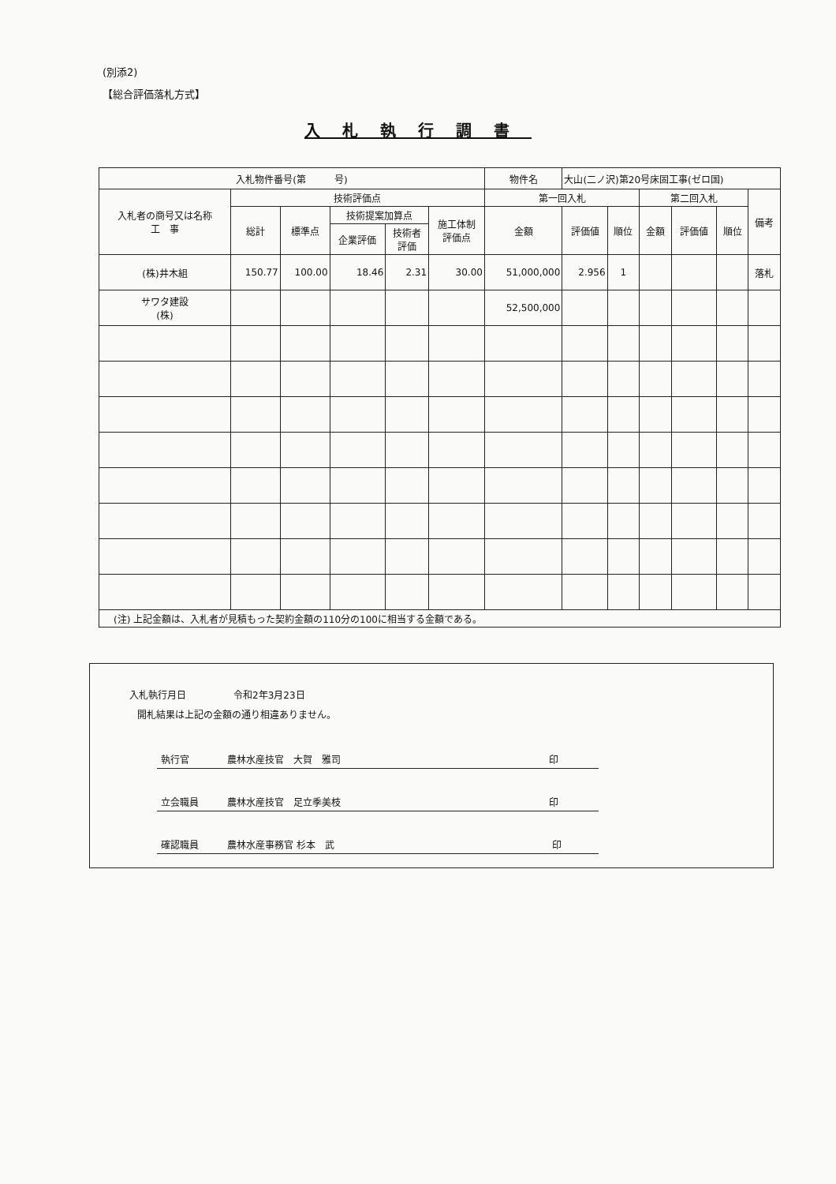(別添2)
【総合評価落札方式】
入札執行調書
| 入札物件番号(第 号) | | | | | | 物件名 | 大山(二ノ沢)第20号床固工事(ゼロ国) | | | | | |
| 入札者の商号又は名称 工 事 | 技術評価点 | | | | | 第一回入札 | | | 第二回入札 | | | 備考 |
| | 総計 | 標準点 | 技術提案加算点 | | 施工体制 評価点 | 金額 | 評価値 | 順位 | 金額 | 評価値 | 順位 | |
| | | | 企業評価 | 技術者 評価 | | | | | | | | |
| (株)井木組 | 150.77 | 100.00 | 18.46 | 2.31 | 30.00 | 51,000,000 | 2.956 | 1 | | | | 落札 |
| サワタ建設 (株) | | | | | | 52,500,000 | | | | | | |
| (注) 上記金額は、入札者が見積もった契約金額の110分の100に相当する金額である。 | | | | | | | | | | | | |
入札執行月日　　　　　令和2年3月23日
開札結果は上記の金額の通り相違ありません。
執行官　　　　農林水産技官　大賀　雅司　　　　　　　　　　　　　　　　　　　　　　印
立会職員　　　農林水産技官　足立季美枝　　　　　　　　　　　　　　　　　　　　　　印
確認職員　　　農林水産事務官 杉本　武　　　　　　　　　　　　　　　　　　　　　　　印